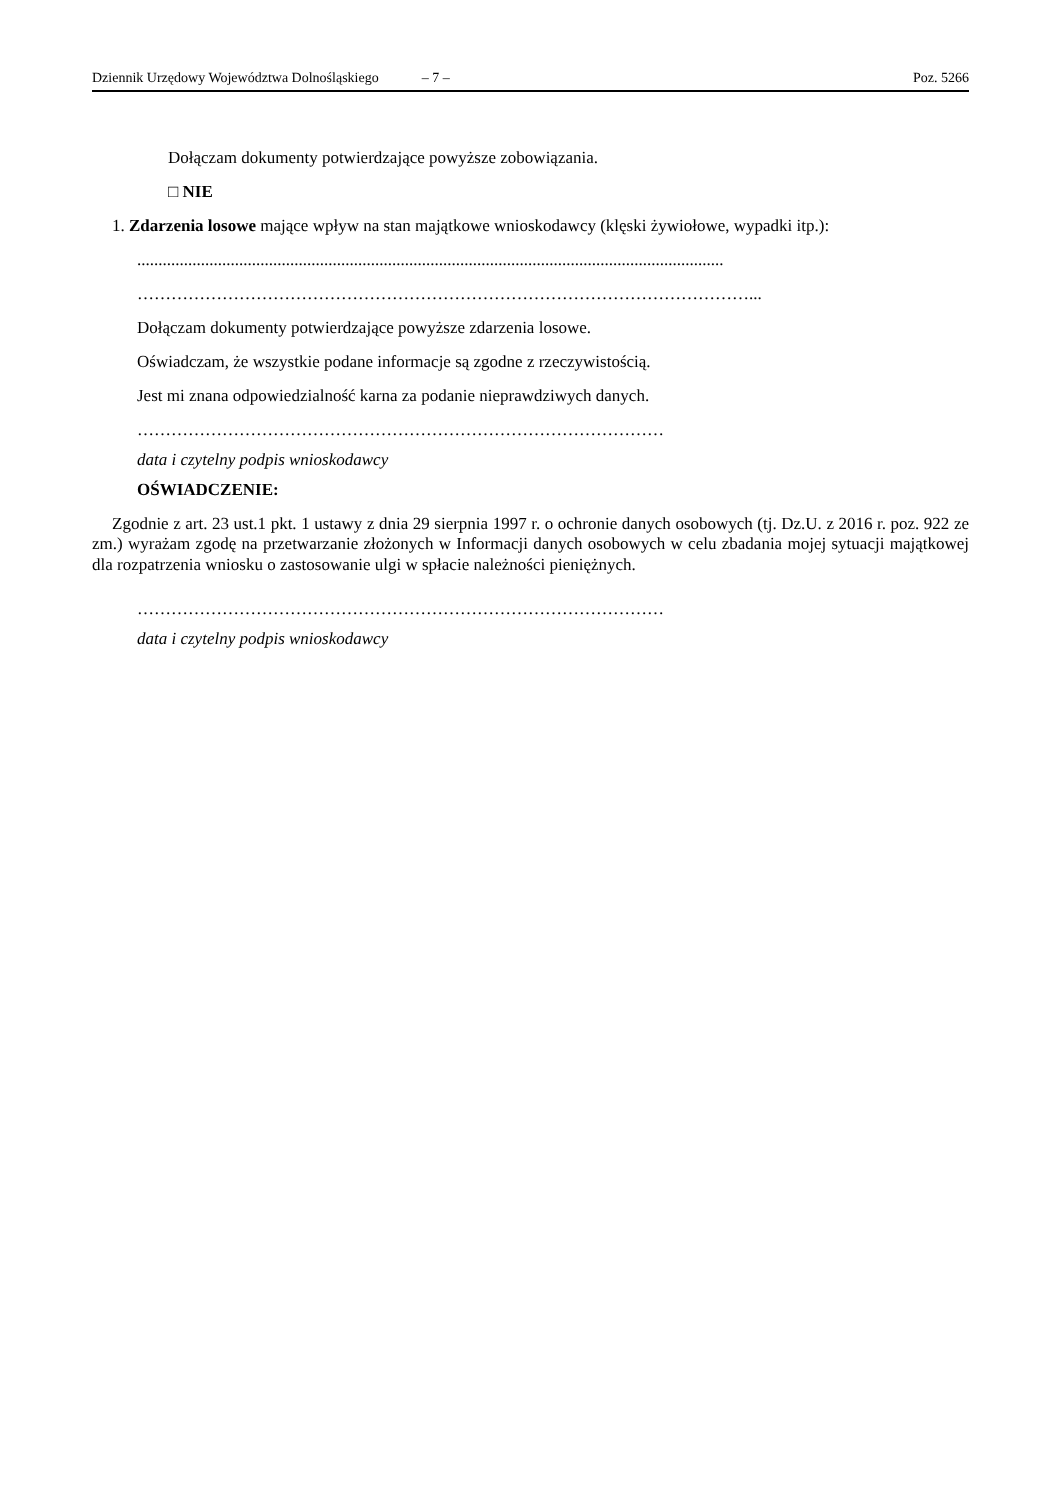Dziennik Urzędowy Województwa Dolnośląskiego – 7 – Poz. 5266
Dołączam dokumenty potwierdzające powyższe zobowiązania.
□ NIE
1. Zdarzenia losowe mające wpływ na stan majątkowe wnioskodawcy (klęski żywiołowe, wypadki itp.):
..........................................................................................................................................
………………………………………………………………………………………………...
Dołączam dokumenty potwierdzające powyższe zdarzenia losowe.
Oświadczam, że wszystkie podane informacje są zgodne z rzeczywistością.
Jest mi znana odpowiedzialność karna za podanie nieprawdziwych danych.
…………………………………………………………………………………
data i czytelny podpis wnioskodawcy
OŚWIADCZENIE:
Zgodnie z art. 23 ust.1 pkt. 1 ustawy z dnia 29 sierpnia 1997 r. o ochronie danych osobowych (tj. Dz.U. z 2016 r. poz. 922 ze zm.) wyrażam zgodę na przetwarzanie złożonych w Informacji danych osobowych w celu zbadania mojej sytuacji majątkowej dla rozpatrzenia wniosku o zastosowanie ulgi w spłacie należności pieniężnych.
…………………………………………………………………………………
data i czytelny podpis wnioskodawcy